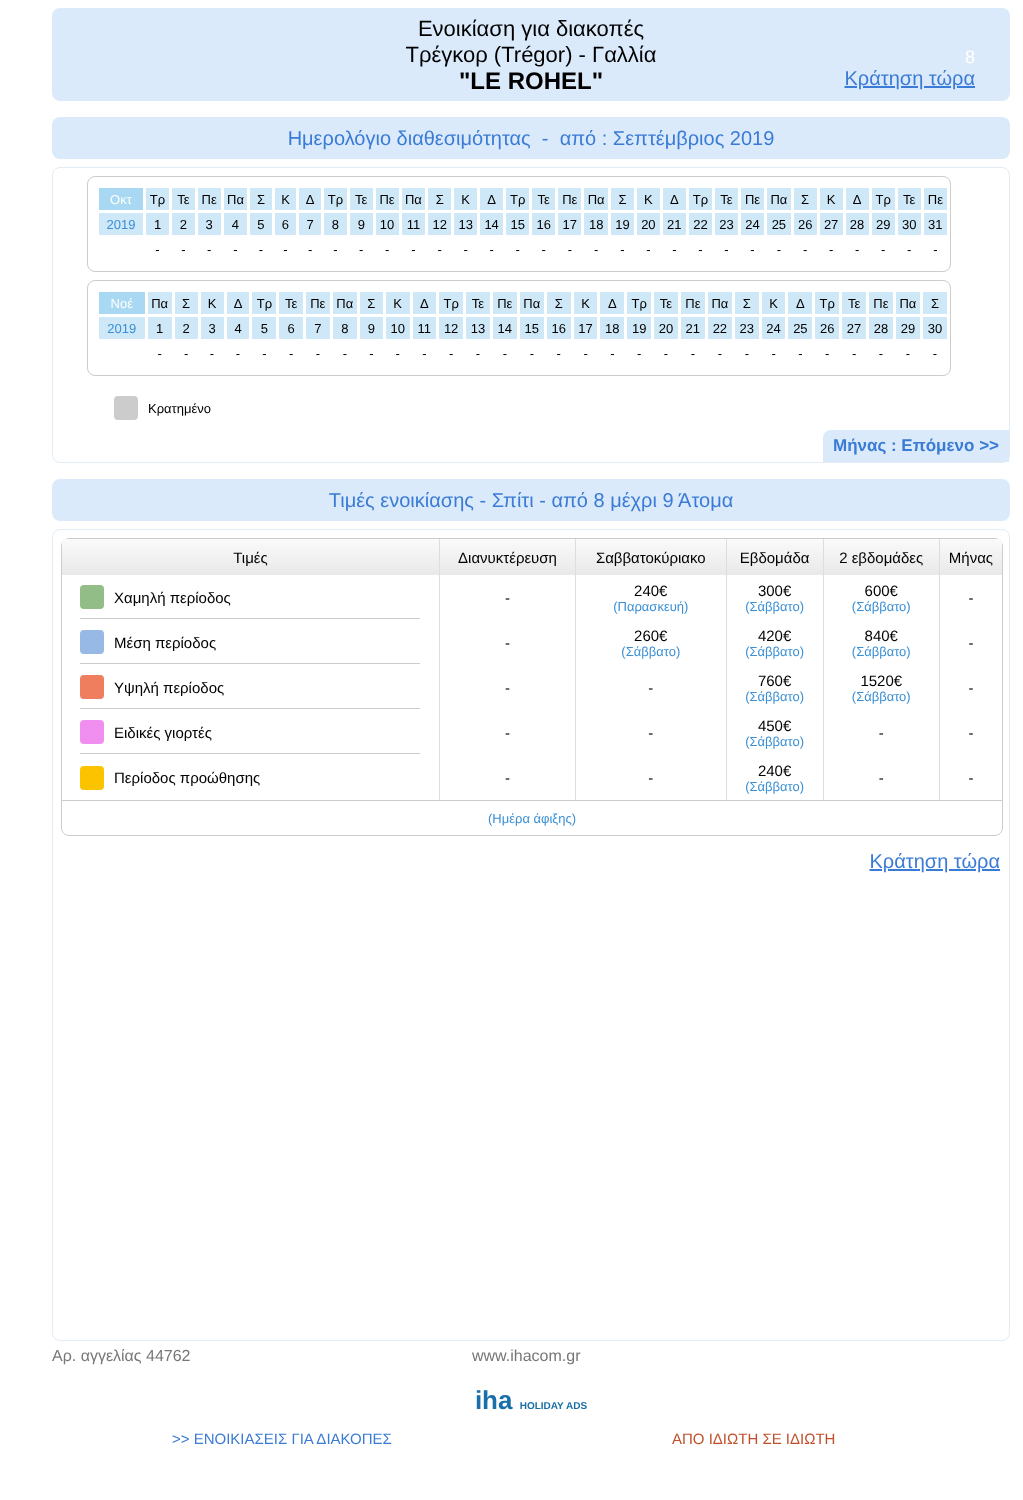Ενοικίαση για διακοπές
Τρέγκορ (Trégor) - Γαλλία
"LE ROHEL"
8
Κράτηση τώρα
Ημερολόγιο διαθεσιμότητας - από : Σεπτέμβριος 2019
| Οκτ | Τρ | Τε | Πε | Πα | Σ | Κ | Δ | Τρ | Τε | Πε | Πα | Σ | Κ | Δ | Τρ | Τε | Πε | Πα | Σ | Κ | Δ | Τρ | Τε | Πε | Πα | Σ | Κ | Δ | Τρ | Τε | Πε |
| 2019 | 1 | 2 | 3 | 4 | 5 | 6 | 7 | 8 | 9 | 10 | 11 | 12 | 13 | 14 | 15 | 16 | 17 | 18 | 19 | 20 | 21 | 22 | 23 | 24 | 25 | 26 | 27 | 28 | 29 | 30 | 31 |
| | - | - | - | - | - | - | - | - | - | - | - | - | - | - | - | - | - | - | - | - | - | - | - | - | - | - | - | - | - | - | - |
| Νοέ | Πα | Σ | Κ | Δ | Τρ | Τε | Πε | Πα | Σ | Κ | Δ | Τρ | Τε | Πε | Πα | Σ | Κ | Δ | Τρ | Τε | Πε | Πα | Σ | Κ | Δ | Τρ | Τε | Πε | Πα | Σ |
| 2019 | 1 | 2 | 3 | 4 | 5 | 6 | 7 | 8 | 9 | 10 | 11 | 12 | 13 | 14 | 15 | 16 | 17 | 18 | 19 | 20 | 21 | 22 | 23 | 24 | 25 | 26 | 27 | 28 | 29 | 30 |
| | - | - | - | - | - | - | - | - | - | - | - | - | - | - | - | - | - | - | - | - | - | - | - | - | - | - | - | - | - | - |
Κρατημένο
Μήνας : Επόμενο >>
Τιμές ενοικίασης - Σπίτι - από 8 μέχρι 9 Άτομα
| Τιμές | Διανυκτέρευση | Σαββατοκύριακο | Εβδομάδα | 2 εβδομάδες | Μήνας |
| --- | --- | --- | --- | --- | --- |
| Χαμηλή περίοδος | - | 240€ (Παρασκευή) | 300€ (Σάββατο) | 600€ (Σάββατο) | - |
| Μέση περίοδος | - | 260€ (Σάββατο) | 420€ (Σάββατο) | 840€ (Σάββατο) | - |
| Υψηλή περίοδος | - | - | 760€ (Σάββατο) | 1520€ (Σάββατο) | - |
| Ειδικές γιορτές | - | - | 450€ (Σάββατο) | - | - |
| Περίοδος προώθησης | - | - | 240€ (Σάββατο) | - | - |
| (Ημέρα άφιξης) | | | | | |
Κράτηση τώρα
Αρ. αγγελίας 44762 www.ihacom.gr
iha HOLIDAY ADS
>> ΕΝΟΙΚΙΑΣΕΙΣ ΓΙΑ ΔΙΑΚΟΠΕΣ ΑΠΟ ΙΔΙΩΤΗ ΣΕ ΙΔΙΩΤΗ